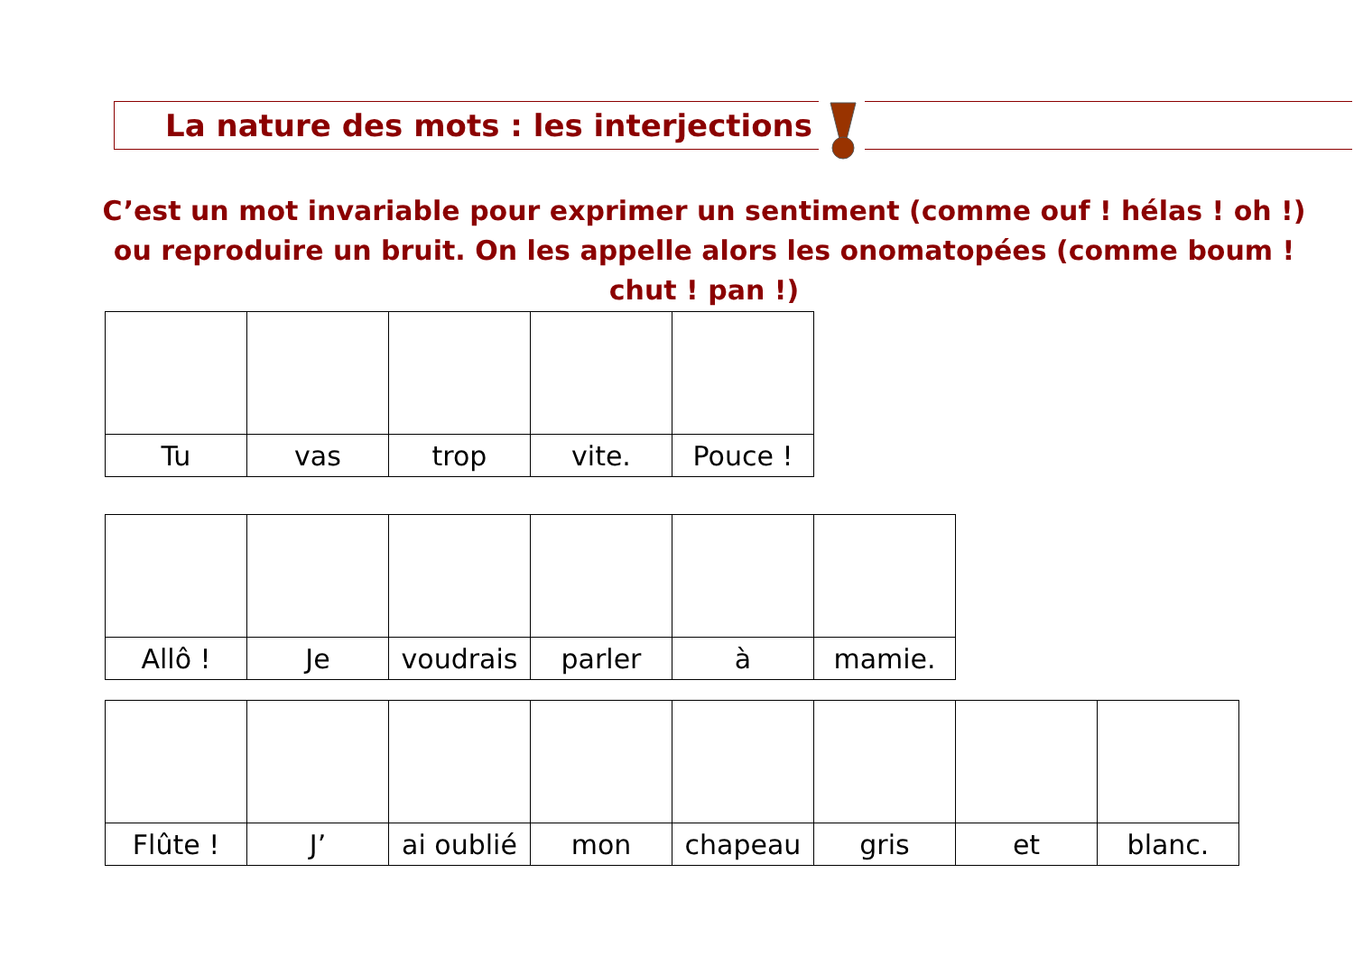La nature des mots : les interjections
C’est un mot invariable pour exprimer un sentiment (comme ouf ! hélas ! oh !) ou reproduire un bruit. On les appelle alors les onomatopées (comme boum ! chut ! pan !)
| Tu | vas | trop | vite. | Pouce ! |
| Allô ! | Je | voudrais | parler | à | mamie. |
| Flûte ! | J’ | ai oublié | mon | chapeau | gris | et | blanc. |